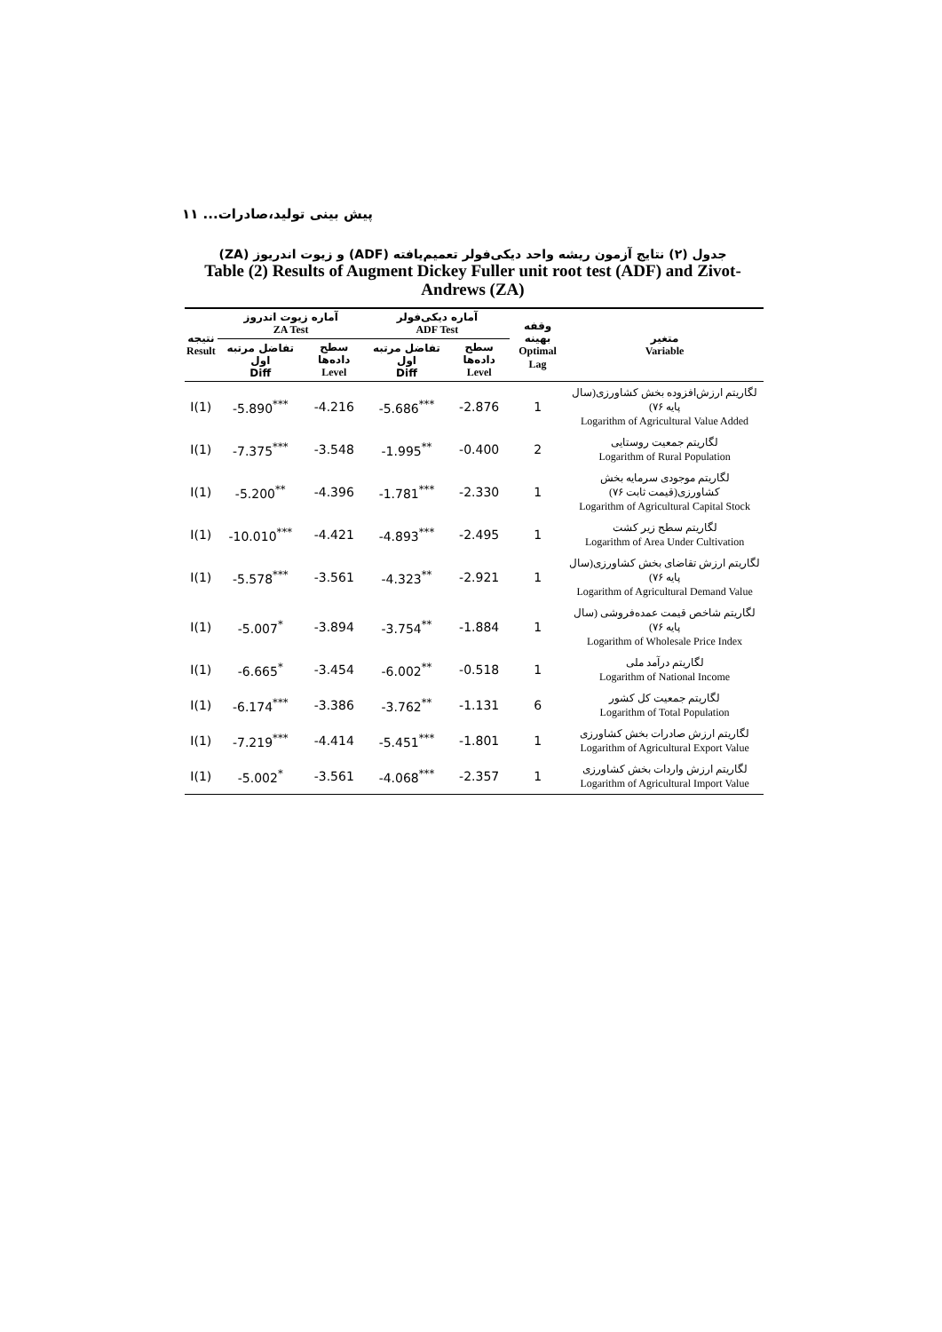پیش بینی تولید،صادرات... ۱۱
جدول (۲) نتایج آزمون ریشه واحد دیکی‌فولر تعمیم‌یافته (ADF) و زیوت اندریوز (ZA)
Table (2) Results of Augment Dickey Fuller unit root test (ADF) and Zivot-Andrews (ZA)
| نتیجه Result | آماره زیوت اندروز ZA Test | | آماره دیکی‌فولر ADF Test | | وقفه بهینه Optimal Lag | متغیر Variable |
| --- | --- | --- | --- | --- | --- | --- |
| | تفاضل مرتبه اول Diff | سطح داده‌ها Level | تفاضل مرتبه اول Diff | سطح داده‌ها Level | | |
| I(1) | -5.890<sup>***</sup> | -4.216 | -5.686<sup>***</sup> | -2.876 | 1 | لگاریتم ارزش‌افزوده بخش کشاورزی(سال پایه ۷۶) Logarithm of Agricultural Value Added |
| I(1) | -7.375<sup>***</sup> | -3.548 | -1.995<sup>**</sup> | -0.400 | 2 | لگاریتم جمعیت روستایی Logarithm of Rural Population |
| I(1) | -5.200<sup>**</sup> | -4.396 | -1.781<sup>***</sup> | -2.330 | 1 | لگاریتم موجودی سرمایه بخش کشاورزی(قیمت ثابت ۷۶) Logarithm of Agricultural Capital Stock |
| I(1) | -10.010<sup>***</sup> | -4.421 | -4.893<sup>***</sup> | -2.495 | 1 | لگاریتم سطح زیر کشت Logarithm of Area Under Cultivation |
| I(1) | -5.578<sup>***</sup> | -3.561 | -4.323<sup>**</sup> | -2.921 | 1 | لگاریتم ارزش تقاضای بخش کشاورزی(سال پایه ۷۶) Logarithm of Agricultural Demand Value |
| I(1) | -5.007<sup>*</sup> | -3.894 | -3.754<sup>**</sup> | -1.884 | 1 | لگاریتم شاخص قیمت عمده‌فروشی (سال پایه ۷۶) Logarithm of Wholesale Price Index |
| I(1) | -6.665<sup>*</sup> | -3.454 | -6.002<sup>**</sup> | -0.518 | 1 | لگاریتم درآمد ملی Logarithm of National Income |
| I(1) | -6.174<sup>***</sup> | -3.386 | -3.762<sup>**</sup> | -1.131 | 6 | لگاریتم جمعیت کل کشور Logarithm of Total Population |
| I(1) | -7.219<sup>***</sup> | -4.414 | -5.451<sup>***</sup> | -1.801 | 1 | لگاریتم ارزش صادرات بخش کشاورزی Logarithm of Agricultural Export Value |
| I(1) | -5.002<sup>*</sup> | -3.561 | -4.068<sup>***</sup> | -2.357 | 1 | لگاریتم ارزش واردات بخش کشاورزی Logarithm of Agricultural Import Value |